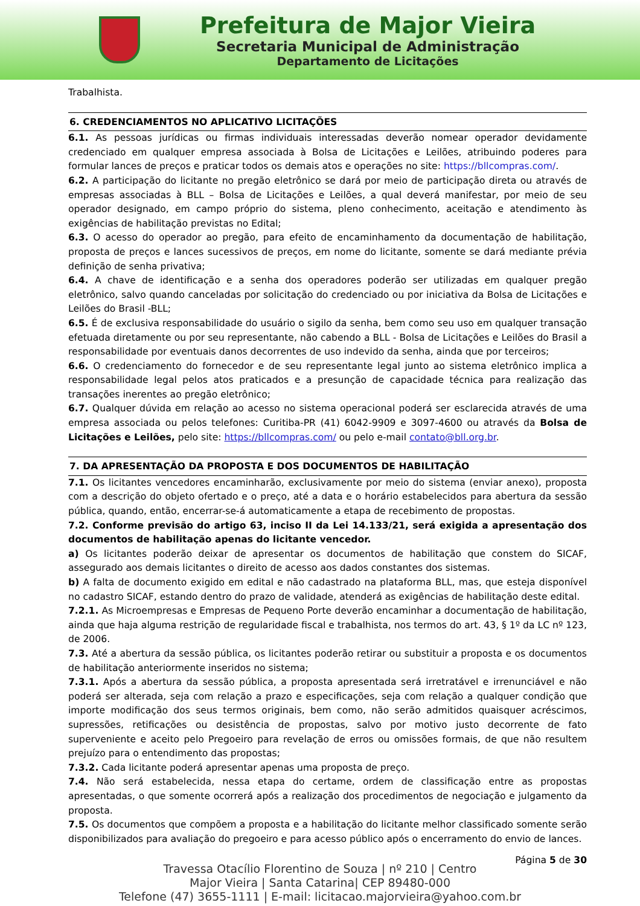Prefeitura de Major Vieira
Secretaria Municipal de Administração
Departamento de Licitações
Trabalhista.
6. CREDENCIAMENTOS NO APLICATIVO LICITAÇÕES
6.1. As pessoas jurídicas ou firmas individuais interessadas deverão nomear operador devidamente credenciado em qualquer empresa associada à Bolsa de Licitações e Leilões, atribuindo poderes para formular lances de preços e praticar todos os demais atos e operações no site: https://bllcompras.com/.
6.2. A participação do licitante no pregão eletrônico se dará por meio de participação direta ou através de empresas associadas à BLL – Bolsa de Licitações e Leilões, a qual deverá manifestar, por meio de seu operador designado, em campo próprio do sistema, pleno conhecimento, aceitação e atendimento às exigências de habilitação previstas no Edital;
6.3. O acesso do operador ao pregão, para efeito de encaminhamento da documentação de habilitação, proposta de preços e lances sucessivos de preços, em nome do licitante, somente se dará mediante prévia definição de senha privativa;
6.4. A chave de identificação e a senha dos operadores poderão ser utilizadas em qualquer pregão eletrônico, salvo quando canceladas por solicitação do credenciado ou por iniciativa da Bolsa de Licitações e Leilões do Brasil -BLL;
6.5. É de exclusiva responsabilidade do usuário o sigilo da senha, bem como seu uso em qualquer transação efetuada diretamente ou por seu representante, não cabendo a BLL - Bolsa de Licitações e Leilões do Brasil a responsabilidade por eventuais danos decorrentes de uso indevido da senha, ainda que por terceiros;
6.6. O credenciamento do fornecedor e de seu representante legal junto ao sistema eletrônico implica a responsabilidade legal pelos atos praticados e a presunção de capacidade técnica para realização das transações inerentes ao pregão eletrônico;
6.7. Qualquer dúvida em relação ao acesso no sistema operacional poderá ser esclarecida através de uma empresa associada ou pelos telefones: Curitiba-PR (41) 6042-9909 e 3097-4600 ou através da Bolsa de Licitações e Leilões, pelo site: https://bllcompras.com/ ou pelo e-mail contato@bll.org.br.
7. DA APRESENTAÇÃO DA PROPOSTA E DOS DOCUMENTOS DE HABILITAÇÃO
7.1. Os licitantes vencedores encaminharão, exclusivamente por meio do sistema (enviar anexo), proposta com a descrição do objeto ofertado e o preço, até a data e o horário estabelecidos para abertura da sessão pública, quando, então, encerrar-se-á automaticamente a etapa de recebimento de propostas.
7.2. Conforme previsão do artigo 63, inciso II da Lei 14.133/21, será exigida a apresentação dos documentos de habilitação apenas do licitante vencedor.
a) Os licitantes poderão deixar de apresentar os documentos de habilitação que constem do SICAF, assegurado aos demais licitantes o direito de acesso aos dados constantes dos sistemas.
b) A falta de documento exigido em edital e não cadastrado na plataforma BLL, mas, que esteja disponível no cadastro SICAF, estando dentro do prazo de validade, atenderá as exigências de habilitação deste edital.
7.2.1. As Microempresas e Empresas de Pequeno Porte deverão encaminhar a documentação de habilitação, ainda que haja alguma restrição de regularidade fiscal e trabalhista, nos termos do art. 43, § 1º da LC nº 123, de 2006.
7.3. Até a abertura da sessão pública, os licitantes poderão retirar ou substituir a proposta e os documentos de habilitação anteriormente inseridos no sistema;
7.3.1. Após a abertura da sessão pública, a proposta apresentada será irretratável e irrenunciável e não poderá ser alterada, seja com relação a prazo e especificações, seja com relação a qualquer condição que importe modificação dos seus termos originais, bem como, não serão admitidos quaisquer acréscimos, supressões, retificações ou desistência de propostas, salvo por motivo justo decorrente de fato superveniente e aceito pelo Pregoeiro para revelação de erros ou omissões formais, de que não resultem prejuízo para o entendimento das propostas;
7.3.2. Cada licitante poderá apresentar apenas uma proposta de preço.
7.4. Não será estabelecida, nessa etapa do certame, ordem de classificação entre as propostas apresentadas, o que somente ocorrerá após a realização dos procedimentos de negociação e julgamento da proposta.
7.5. Os documentos que compõem a proposta e a habilitação do licitante melhor classificado somente serão disponibilizados para avaliação do pregoeiro e para acesso público após o encerramento do envio de lances.
Página 5 de 30
Travessa Otacílio Florentino de Souza | nº 210 | Centro
Major Vieira | Santa Catarina| CEP 89480-000
Telefone (47) 3655-1111 | E-mail: licitacao.majorvieira@yahoo.com.br